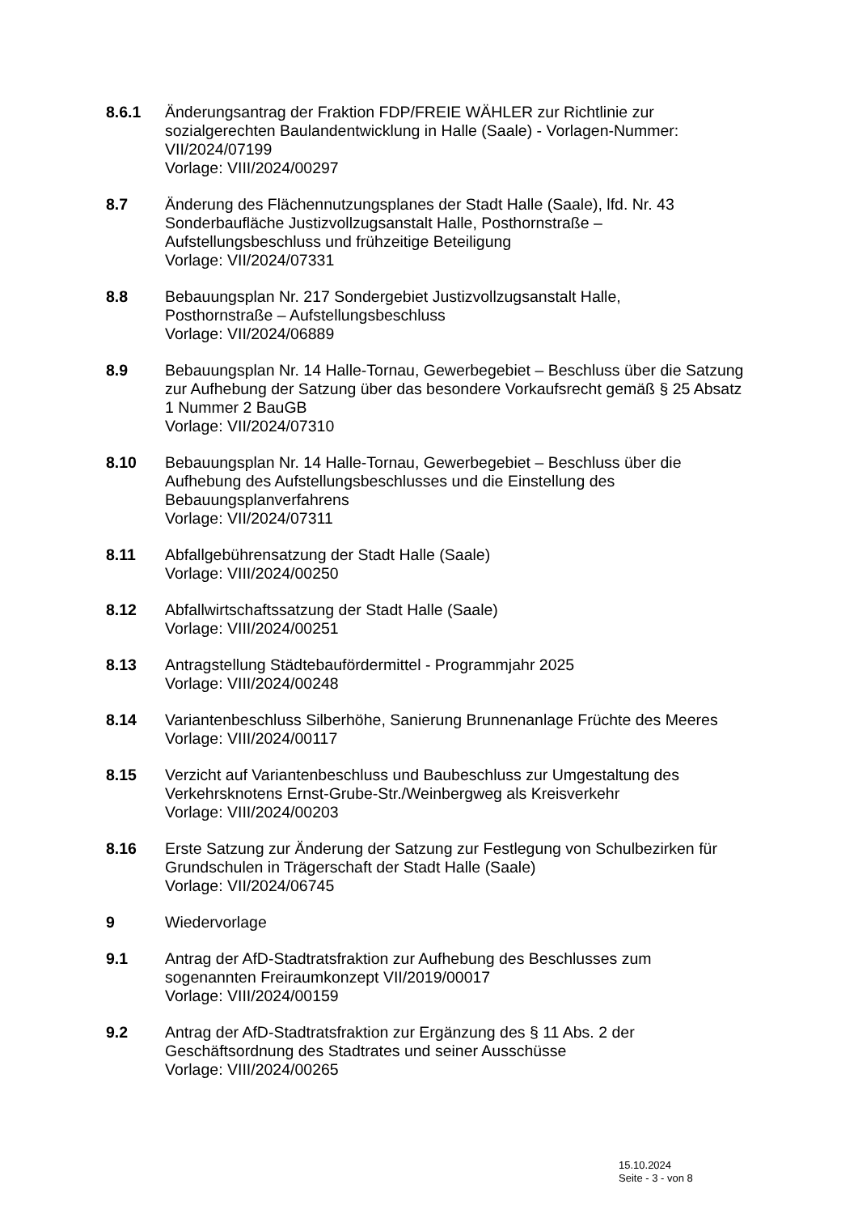8.6.1 Änderungsantrag der Fraktion FDP/FREIE WÄHLER zur Richtlinie zur sozialgerechten Baulandentwicklung in Halle (Saale) - Vorlagen-Nummer: VII/2024/07199
Vorlage: VIII/2024/00297
8.7 Änderung des Flächennutzungsplanes der Stadt Halle (Saale), lfd. Nr. 43 Sonderbaufläche Justizvollzugsanstalt Halle, Posthornstraße – Aufstellungsbeschluss und frühzeitige Beteiligung
Vorlage: VII/2024/07331
8.8 Bebauungsplan Nr. 217 Sondergebiet Justizvollzugsanstalt Halle,
Posthornstraße – Aufstellungsbeschluss
Vorlage: VII/2024/06889
8.9 Bebauungsplan Nr. 14 Halle-Tornau, Gewerbegebiet – Beschluss über die Satzung zur Aufhebung der Satzung über das besondere Vorkaufsrecht gemäß § 25 Absatz 1 Nummer 2 BauGB
Vorlage: VII/2024/07310
8.10 Bebauungsplan Nr. 14 Halle-Tornau, Gewerbegebiet – Beschluss über die Aufhebung des Aufstellungsbeschlusses und die Einstellung des Bebauungsplanverfahrens
Vorlage: VII/2024/07311
8.11 Abfallgebührensatzung der Stadt Halle (Saale)
Vorlage: VIII/2024/00250
8.12 Abfallwirtschaftssatzung der Stadt Halle (Saale)
Vorlage: VIII/2024/00251
8.13 Antragstellung Städtebaufördermittel - Programmjahr 2025
Vorlage: VIII/2024/00248
8.14 Variantenbeschluss Silberhöhe, Sanierung Brunnenanlage Früchte des Meeres
Vorlage: VIII/2024/00117
8.15 Verzicht auf Variantenbeschluss und Baubeschluss zur Umgestaltung des Verkehrsknotens Ernst-Grube-Str./Weinbergweg als Kreisverkehr
Vorlage: VIII/2024/00203
8.16 Erste Satzung zur Änderung der Satzung zur Festlegung von Schulbezirken für Grundschulen in Trägerschaft der Stadt Halle (Saale)
Vorlage: VII/2024/06745
9 Wiedervorlage
9.1 Antrag der AfD-Stadtratsfraktion zur Aufhebung des Beschlusses zum
sogenannten Freiraumkonzept VII/2019/00017
Vorlage: VIII/2024/00159
9.2 Antrag der AfD-Stadtratsfraktion zur Ergänzung des § 11 Abs. 2 der
Geschäftsordnung des Stadtrates und seiner Ausschüsse
Vorlage: VIII/2024/00265
15.10.2024
Seite - 3 - von 8